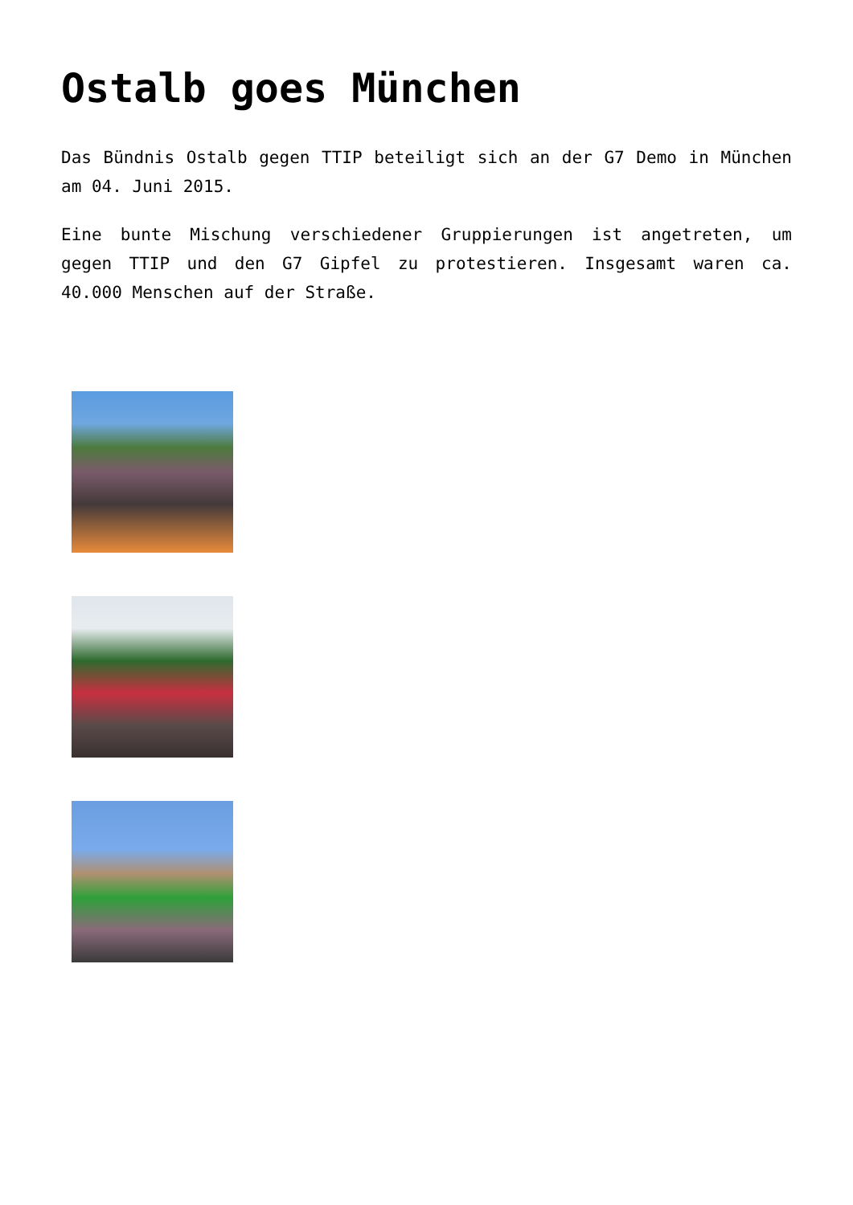Ostalb goes München
Das Bündnis Ostalb gegen TTIP beteiligt sich an der G7 Demo in München am 04. Juni 2015.
Eine bunte Mischung verschiedener Gruppierungen ist angetreten, um gegen TTIP und den G7 Gipfel zu protestieren. Insgesamt waren ca. 40.000 Menschen auf der Straße.